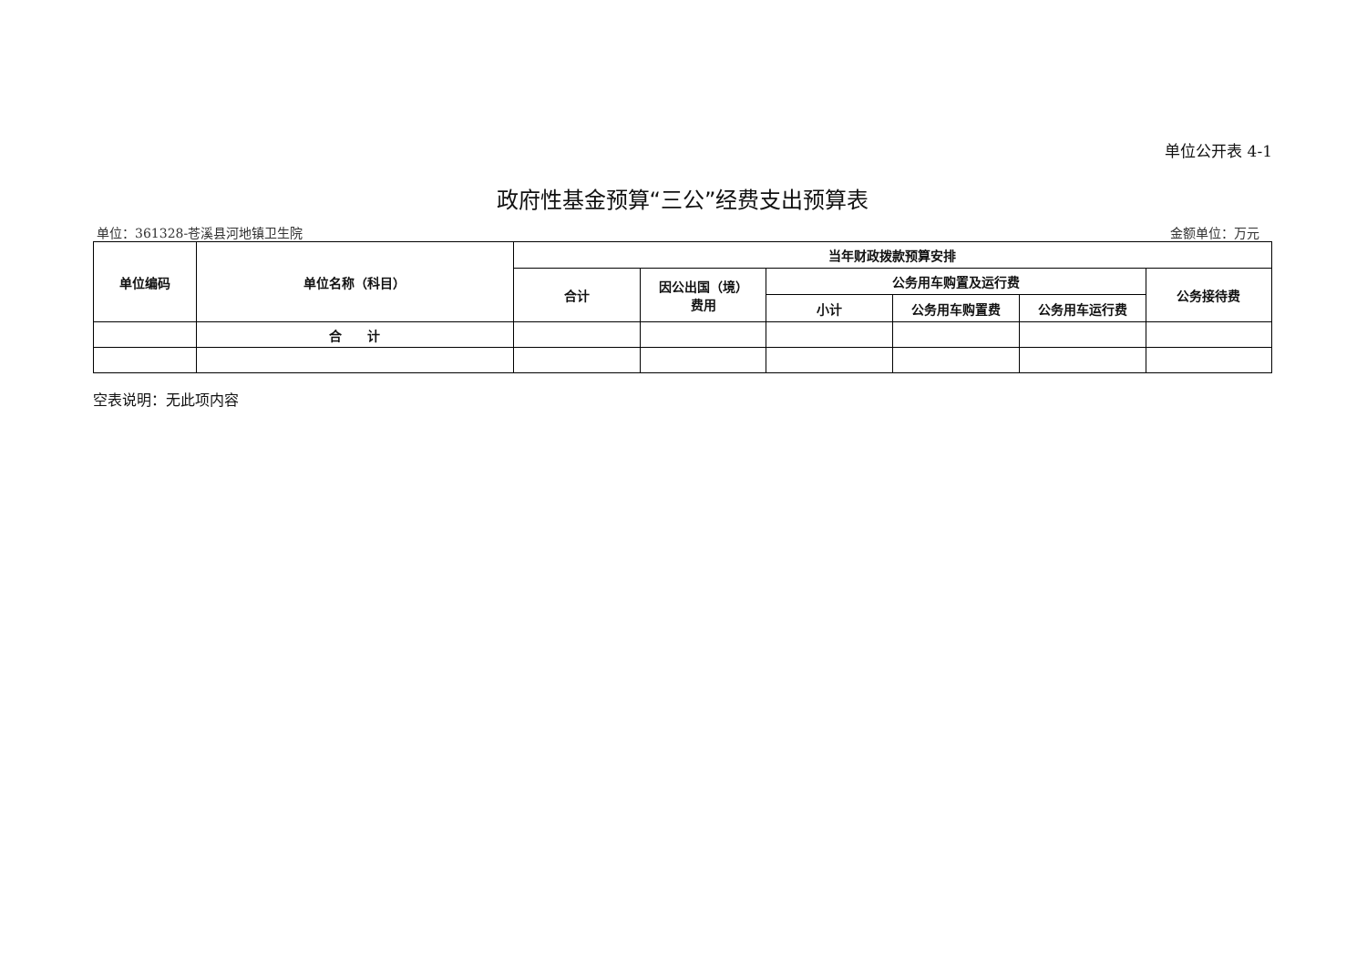单位公开表 4-1
政府性基金预算“三公”经费支出预算表
单位：361328-苍溪县河地镇卫生院 金额单位：万元
| 单位编码 | 单位名称（科目） | 当年财政拨款预算安排 | | | | | |
| --- | --- | --- | --- | --- | --- | --- | --- |
| | | 合计 | 因公出国（境） 费用 | 公务用车购置及运行费 | | | 公务接待费 |
| | | | | 小计 | 公务用车购置费 | 公务用车运行费 | |
| | 合 计 | | | | | | |
空表说明：无此项内容